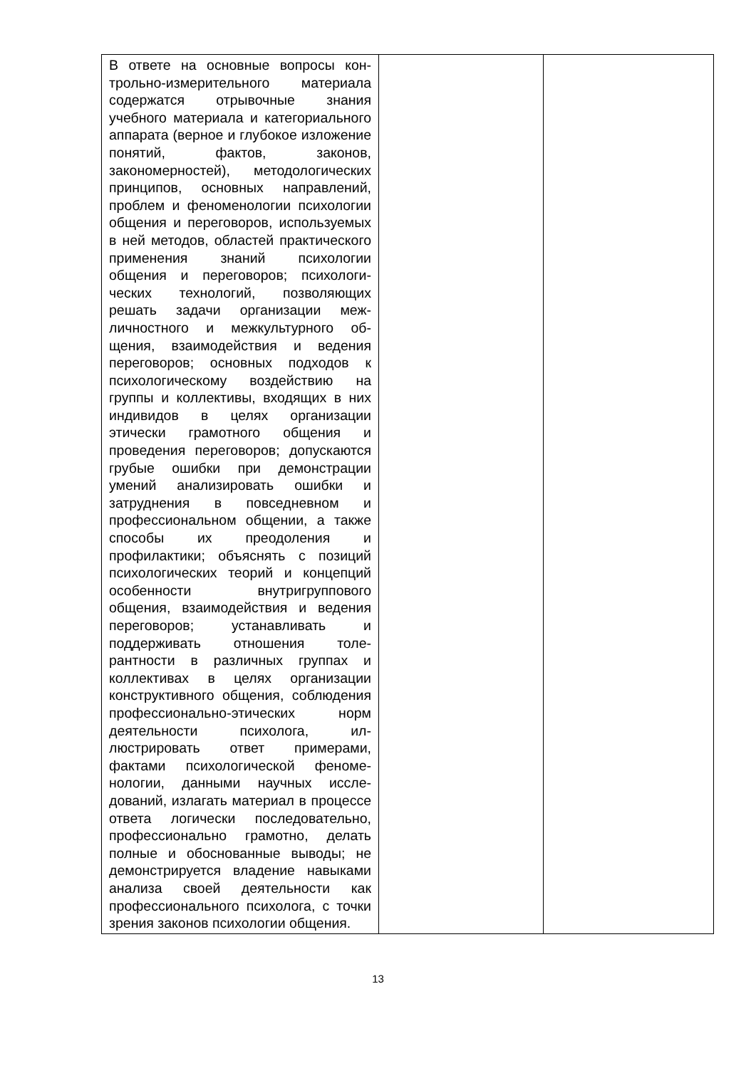| В ответе на основные вопросы кон­трольно-измерительного материала содержатся отрывочные знания учебного материала и категориаль­ного аппарата (верное и глубокое изложение понятий, фактов, зако­нов, закономерностей), методоло­гических принципов, основных направлений, проблем и феноме­нологии психологии общения и пе­реговоров, используемых в ней ме­тодов, областей практического при­менения знаний психологии общения и переговоров; психологи­ческих технологий, позволяющих решать задачи организации меж­личностного и межкультурного об­щения, взаимодействия и ведения переговоров; основных подходов к психологическому воздействию на группы и коллективы, входящих в них индивидов в целях организации этически грамотного общения и проведения переговоров; допуска­ются грубые ошибки при демон­страции умений анализировать ошибки и затруднения в повседнев­ном и профессиональном общении, а также способы их преодоления и профилактики; объяснять с позиций психологических теорий и концеп­ций особенности внутригруппового общения, взаимодействия и веде­ния переговоров; устанавливать и поддерживать отношения толе­рантности в различных группах и коллективах в целях организации конструктивного общения, соблю­дения профессионально-этических норм деятельности психолога, ил­люстрировать ответ примерами, фактами психологической феноме­нологии, данными научных иссле­дований, излагать материал в про­цессе ответа логически последова­тельно, профессионально грамотно, делать полные и обоснованные вы­воды; не демонстрируется владе­ние навыками анализа своей дея­тельности как профессионального психолога, с точки зрения законов психологии общения. | | |
13